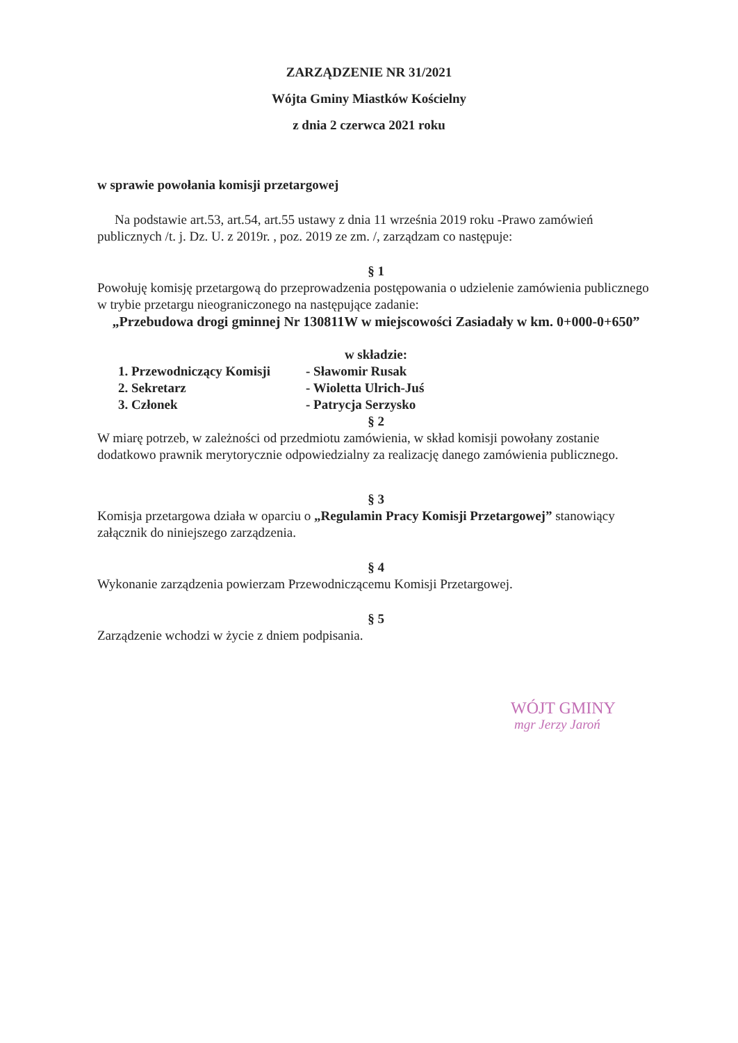ZARZĄDZENIE NR 31/2021
Wójta Gminy Miastków Kościelny
z dnia 2 czerwca 2021 roku
w sprawie powołania komisji przetargowej
Na podstawie art.53, art.54, art.55 ustawy z dnia 11 września 2019 roku -Prawo zamówień publicznych /t. j. Dz. U. z 2019r. , poz. 2019 ze zm. /, zarządzam co następuje:
§ 1
Powołuję komisję przetargową do przeprowadzenia postępowania o udzielenie zamówienia publicznego w trybie przetargu nieograniczonego na następujące zadanie:
„Przebudowa drogi gminnej Nr 130811W w miejscowości Zasiadały w km. 0+000-0+650”
w składzie:
1. Przewodniczący Komisji - Sławomir Rusak
2. Sekretarz - Wioletta Ulrich-Juś
3. Członek - Patrycja Serzysko
§ 2
W miarę potrzeb, w zależności od przedmiotu zamówienia, w skład komisji powołany zostanie dodatkowo prawnik merytorycznie odpowiedzialny za realizację danego zamówienia publicznego.
§ 3
Komisja przetargowa działa w oparciu o „Regulamin Pracy Komisji Przetargowej” stanowiący załącznik do niniejszego zarządzenia.
§ 4
Wykonanie zarządzenia powierzam Przewodniczącemu Komisji Przetargowej.
§ 5
Zarządzenie wchodzi w życie z dniem podpisania.
WÓJT GMINY
mgr Jerzy Jaroń